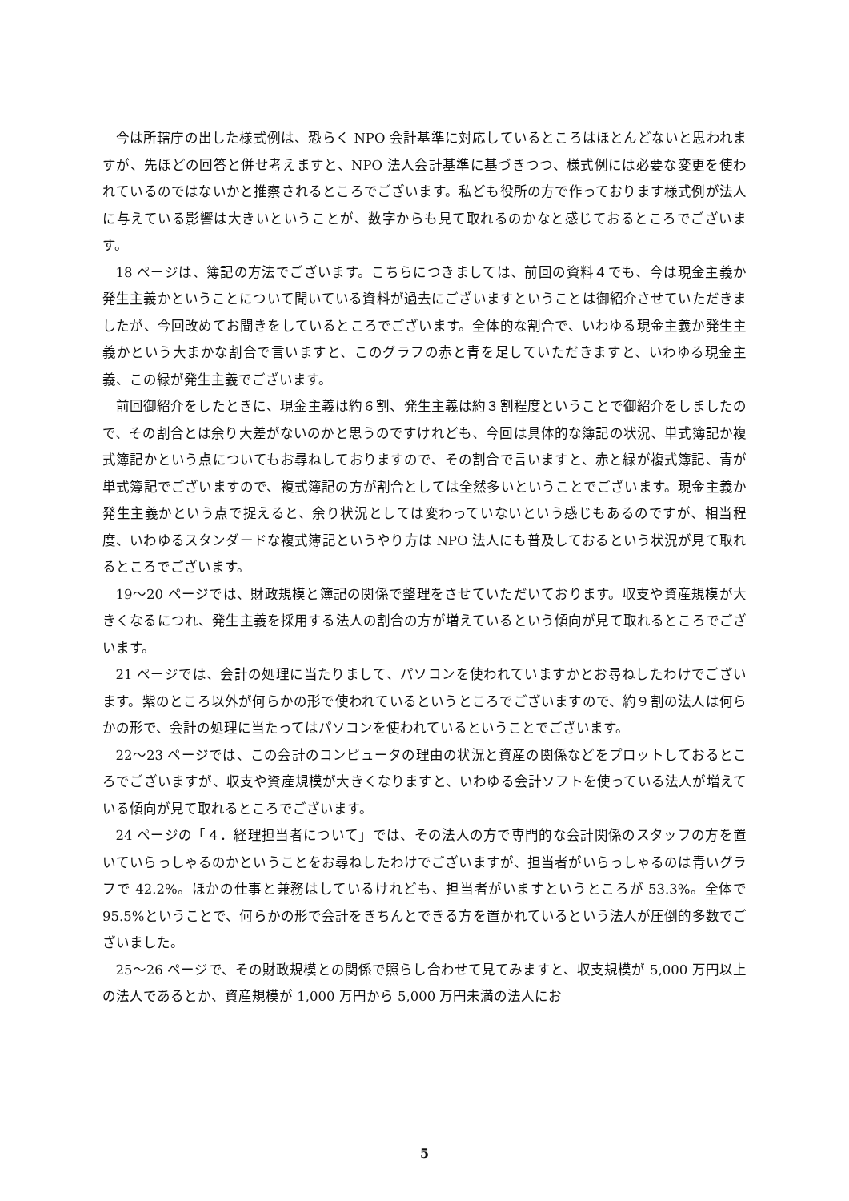今は所轄庁の出した様式例は、恐らく NPO 会計基準に対応しているところはほとんどないと思われますが、先ほどの回答と併せ考えますと、NPO 法人会計基準に基づきつつ、様式例には必要な変更を使われているのではないかと推察されるところでございます。私ども役所の方で作っております様式例が法人に与えている影響は大きいということが、数字からも見て取れるのかなと感じておるところでございます。
18 ページは、簿記の方法でございます。こちらにつきましては、前回の資料４でも、今は現金主義か発生主義かということについて聞いている資料が過去にございますということは御紹介させていただきましたが、今回改めてお聞きをしているところでございます。全体的な割合で、いわゆる現金主義か発生主義かという大まかな割合で言いますと、このグラフの赤と青を足していただきますと、いわゆる現金主義、この緑が発生主義でございます。
前回御紹介をしたときに、現金主義は約６割、発生主義は約３割程度ということで御紹介をしましたので、その割合とは余り大差がないのかと思うのですけれども、今回は具体的な簿記の状況、単式簿記か複式簿記かという点についてもお尋ねしておりますので、その割合で言いますと、赤と緑が複式簿記、青が単式簿記でございますので、複式簿記の方が割合としては全然多いということでございます。現金主義か発生主義かという点で捉えると、余り状況としては変わっていないという感じもあるのですが、相当程度、いわゆるスタンダードな複式簿記というやり方は NPO 法人にも普及しておるという状況が見て取れるところでございます。
19～20 ページでは、財政規模と簿記の関係で整理をさせていただいております。収支や資産規模が大きくなるにつれ、発生主義を採用する法人の割合の方が増えているという傾向が見て取れるところでございます。
21 ページでは、会計の処理に当たりまして、パソコンを使われていますかとお尋ねしたわけでございます。紫のところ以外が何らかの形で使われているというところでございますので、約９割の法人は何らかの形で、会計の処理に当たってはパソコンを使われているということでございます。
22～23 ページでは、この会計のコンピュータの理由の状況と資産の関係などをプロットしておるところでございますが、収支や資産規模が大きくなりますと、いわゆる会計ソフトを使っている法人が増えている傾向が見て取れるところでございます。
24 ページの「４．経理担当者について」では、その法人の方で専門的な会計関係のスタッフの方を置いていらっしゃるのかということをお尋ねしたわけでございますが、担当者がいらっしゃるのは青いグラフで 42.2%。ほかの仕事と兼務はしているけれども、担当者がいますというところが 53.3%。全体で 95.5%ということで、何らかの形で会計をきちんとできる方を置かれているという法人が圧倒的多数でございました。
25～26 ページで、その財政規模との関係で照らし合わせて見てみますと、収支規模が 5,000 万円以上の法人であるとか、資産規模が 1,000 万円から 5,000 万円未満の法人にお
5